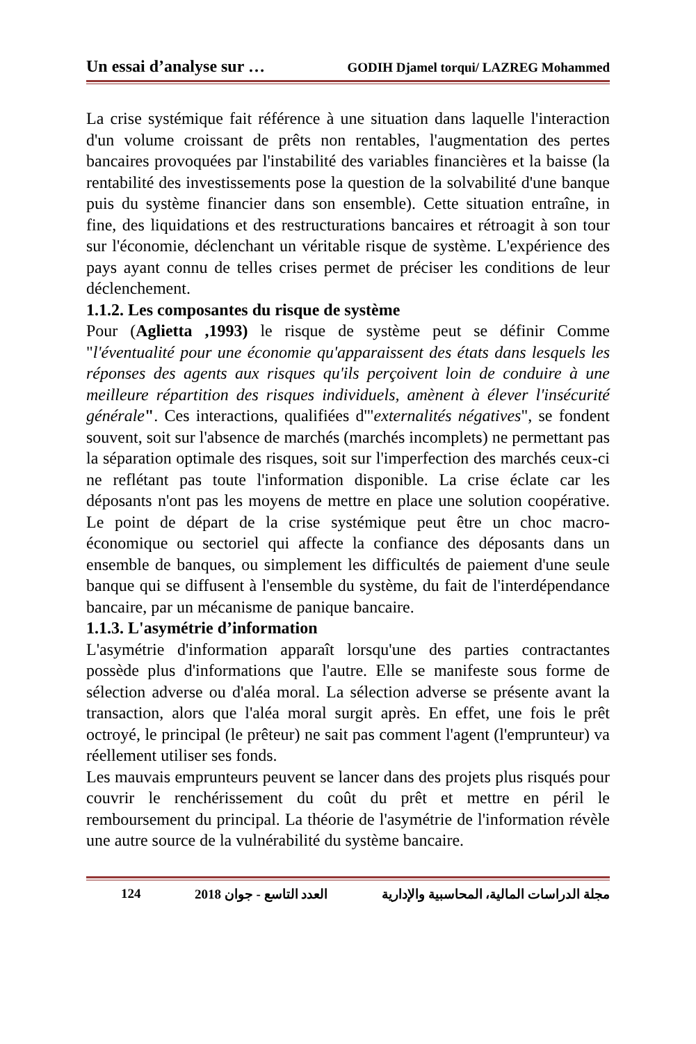Un essai d’analyse sur … GODIH Djamel torqui/ LAZREG Mohammed
La crise systémique fait référence à une situation dans laquelle l'interaction d'un volume croissant de prêts non rentables, l'augmentation des pertes bancaires provoquées par l'instabilité des variables financières et la baisse (la rentabilité des investissements pose la question de la solvabilité d'une banque puis du système financier dans son ensemble). Cette situation entraîne, in fine, des liquidations et des restructurations bancaires et rétroagit à son tour sur l'économie, déclenchant un véritable risque de système. L'expérience des pays ayant connu de telles crises permet de préciser les conditions de leur déclenchement.
1.1.2. Les composantes du risque de système
Pour (Aglietta ,1993) le risque de système peut se définir Comme "l'éventualité pour une économie qu'apparaissent des états dans lesquels les réponses des agents aux risques qu'ils perçoivent loin de conduire à une meilleure répartition des risques individuels, amènent à élever l'insécurité générale". Ces interactions, qualifiées d'"externalités négatives", se fondent souvent, soit sur l'absence de marchés (marchés incomplets) ne permettant pas la séparation optimale des risques, soit sur l'imperfection des marchés ceux-ci ne reflétant pas toute l'information disponible. La crise éclate car les déposants n'ont pas les moyens de mettre en place une solution coopérative. Le point de départ de la crise systémique peut être un choc macro-économique ou sectoriel qui affecte la confiance des déposants dans un ensemble de banques, ou simplement les difficultés de paiement d'une seule banque qui se diffusent à l'ensemble du système, du fait de l'interdépendance bancaire, par un mécanisme de panique bancaire.
1.1.3. L'asymétrie d’information
L'asymétrie d'information apparaît lorsqu'une des parties contractantes possède plus d'informations que l'autre. Elle se manifeste sous forme de sélection adverse ou d'aléa moral. La sélection adverse se présente avant la transaction, alors que l'aléa moral surgit après. En effet, une fois le prêt octroyé, le principal (le prêteur) ne sait pas comment l'agent (l'emprunteur) va réellement utiliser ses fonds.
Les mauvais emprunteurs peuvent se lancer dans des projets plus risqués pour couvrir le renchérissement du coût du prêt et mettre en péril le remboursement du principal. La théorie de l'asymétrie de l'information révèle une autre source de la vulnérabilité du système bancaire.
124 2018 العدد التاسع - جوان مجلة الدراسات المالية، المحاسبية والإدارية